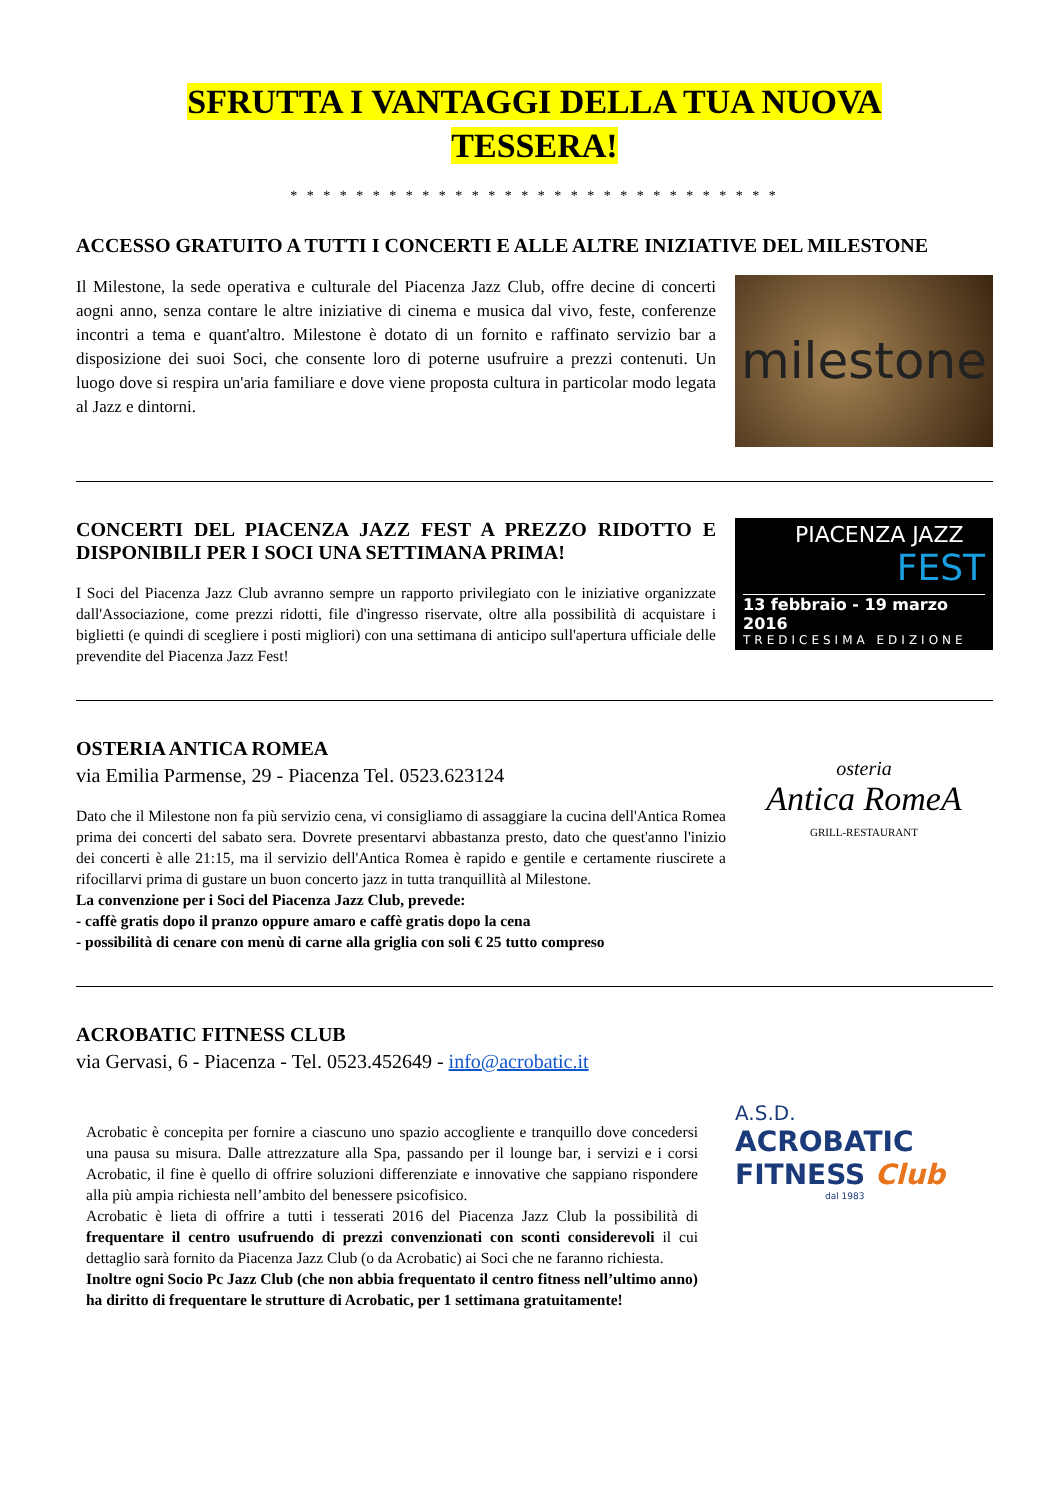SFRUTTA I VANTAGGI DELLA TUA NUOVA
TESSERA!
* * * * * * * * * * * * * * * * * * * * * * * * * * * * * *
ACCESSO GRATUITO A TUTTI I CONCERTI E ALLE ALTRE INIZIATIVE DEL MILESTONE
Il Milestone, la sede operativa e culturale del Piacenza Jazz Club, offre decine di concerti aogni anno, senza contare le altre iniziative di cinema e musica dal vivo, feste, conferenze incontri a tema e quant'altro. Milestone è dotato di un fornito e raffinato servizio bar a disposizione dei suoi Soci, che consente loro di poterne usufruire a prezzi contenuti. Un luogo dove si respira un'aria familiare e dove viene proposta cultura in particolar modo legata al Jazz e dintorni.
milestone
CONCERTI DEL PIACENZA JAZZ FEST A PREZZO RIDOTTO E DISPONIBILI PER I SOCI UNA SETTIMANA PRIMA!
I Soci del Piacenza Jazz Club avranno sempre un rapporto privilegiato con le iniziative organizzate dall'Associazione, come prezzi ridotti, file d'ingresso riservate, oltre alla possibilità di acquistare i biglietti (e quindi di scegliere i posti migliori) con una settimana di anticipo sull'apertura ufficiale delle prevendite del Piacenza Jazz Fest!
PIACENZA JAZZ
FEST
13 febbraio - 19 marzo 2016
TREDICESIMA EDIZIONE
OSTERIA ANTICA ROMEA
via Emilia Parmense, 29 - Piacenza Tel. 0523.623124
Dato che il Milestone non fa più servizio cena, vi consigliamo di assaggiare la cucina dell'Antica Romea prima dei concerti del sabato sera. Dovrete presentarvi abbastanza presto, dato che quest'anno l'inizio dei concerti è alle 21:15, ma il servizio dell'Antica Romea è rapido e gentile e certamente riuscirete a rifocillarvi prima di gustare un buon concerto jazz in tutta tranquillità al Milestone.
La convenzione per i Soci del Piacenza Jazz Club, prevede:
- caffè gratis dopo il pranzo oppure amaro e caffè gratis dopo la cena
- possibilità di cenare con menù di carne alla griglia con soli € 25 tutto compreso
osteria
Antica RomeA
GRILL-RESTAURANT
ACROBATIC FITNESS CLUB
via Gervasi, 6 - Piacenza - Tel. 0523.452649 - info@acrobatic.it
Acrobatic è concepita per fornire a ciascuno uno spazio accogliente e tranquillo dove concedersi una pausa su misura. Dalle attrezzature alla Spa, passando per il lounge bar, i servizi e i corsi Acrobatic, il fine è quello di offrire soluzioni differenziate e innovative che sappiano rispondere alla più ampia richiesta nell’ambito del benessere psicofisico.
Acrobatic è lieta di offrire a tutti i tesserati 2016 del Piacenza Jazz Club la possibilità di frequentare il centro usufruendo di prezzi convenzionati con sconti considerevoli il cui dettaglio sarà fornito da Piacenza Jazz Club (o da Acrobatic) ai Soci che ne faranno richiesta.
Inoltre ogni Socio Pc Jazz Club (che non abbia frequentato il centro fitness nell’ultimo anno) ha diritto di frequentare le strutture di Acrobatic, per 1 settimana gratuitamente!
A.S.D.
ACROBATIC
FITNESS Club
dal 1983